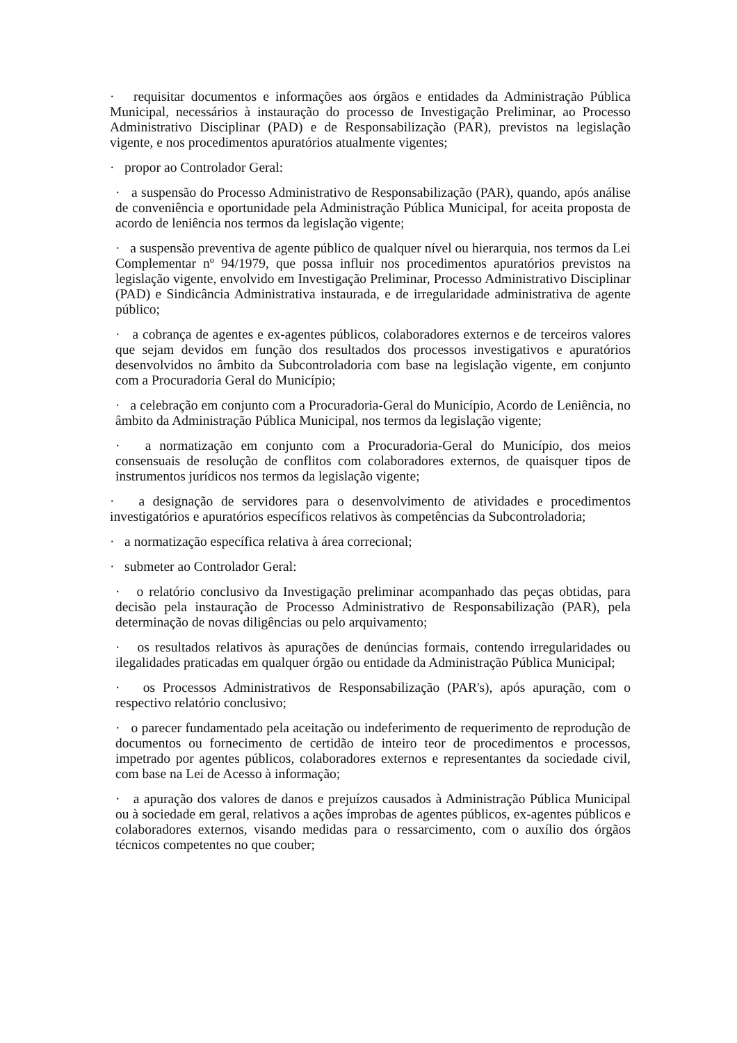· requisitar documentos e informações aos órgãos e entidades da Administração Pública Municipal, necessários à instauração do processo de Investigação Preliminar, ao Processo Administrativo Disciplinar (PAD) e de Responsabilização (PAR), previstos na legislação vigente, e nos procedimentos apuratórios atualmente vigentes;
· propor ao Controlador Geral:
· a suspensão do Processo Administrativo de Responsabilização (PAR), quando, após análise de conveniência e oportunidade pela Administração Pública Municipal, for aceita proposta de acordo de leniência nos termos da legislação vigente;
· a suspensão preventiva de agente público de qualquer nível ou hierarquia, nos termos da Lei Complementar nº 94/1979, que possa influir nos procedimentos apuratórios previstos na legislação vigente, envolvido em Investigação Preliminar, Processo Administrativo Disciplinar (PAD) e Sindicância Administrativa instaurada, e de irregularidade administrativa de agente público;
· a cobrança de agentes e ex-agentes públicos, colaboradores externos e de terceiros valores que sejam devidos em função dos resultados dos processos investigativos e apuratórios desenvolvidos no âmbito da Subcontroladoria com base na legislação vigente, em conjunto com a Procuradoria Geral do Município;
· a celebração em conjunto com a Procuradoria-Geral do Município, Acordo de Leniência, no âmbito da Administração Pública Municipal, nos termos da legislação vigente;
· a normatização em conjunto com a Procuradoria-Geral do Município, dos meios consensuais de resolução de conflitos com colaboradores externos, de quaisquer tipos de instrumentos jurídicos nos termos da legislação vigente;
· a designação de servidores para o desenvolvimento de atividades e procedimentos investigatórios e apuratórios específicos relativos às competências da Subcontroladoria;
· a normatização específica relativa à área correcional;
· submeter ao Controlador Geral:
· o relatório conclusivo da Investigação preliminar acompanhado das peças obtidas, para decisão pela instauração de Processo Administrativo de Responsabilização (PAR), pela determinação de novas diligências ou pelo arquivamento;
· os resultados relativos às apurações de denúncias formais, contendo irregularidades ou ilegalidades praticadas em qualquer órgão ou entidade da Administração Pública Municipal;
· os Processos Administrativos de Responsabilização (PAR's), após apuração, com o respectivo relatório conclusivo;
· o parecer fundamentado pela aceitação ou indeferimento de requerimento de reprodução de documentos ou fornecimento de certidão de inteiro teor de procedimentos e processos, impetrado por agentes públicos, colaboradores externos e representantes da sociedade civil, com base na Lei de Acesso à informação;
· a apuração dos valores de danos e prejuízos causados à Administração Pública Municipal ou à sociedade em geral, relativos a ações ímprobas de agentes públicos, ex-agentes públicos e colaboradores externos, visando medidas para o ressarcimento, com o auxílio dos órgãos técnicos competentes no que couber;